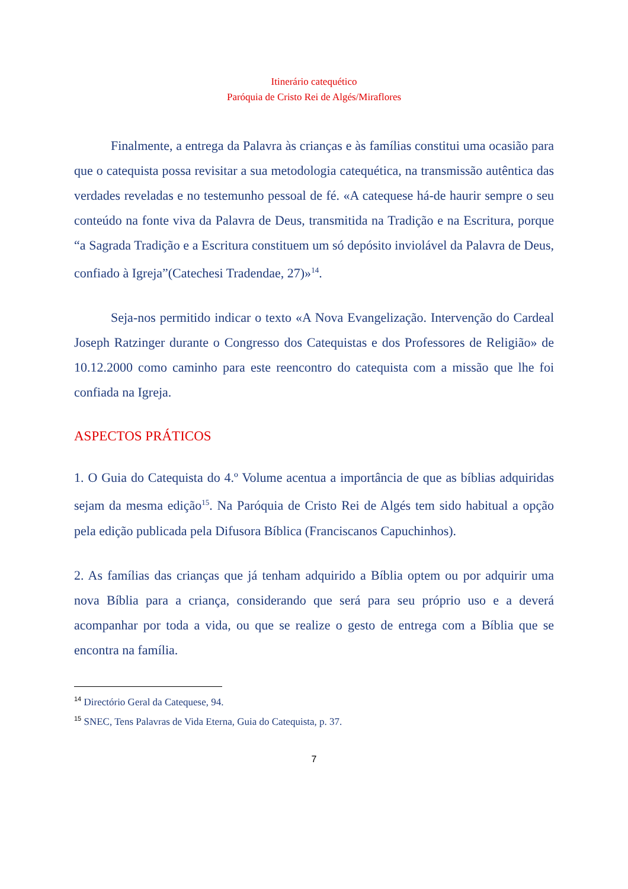Itinerário catequético
Paróquia de Cristo Rei de Algés/Miraflores
Finalmente, a entrega da Palavra às crianças e às famílias constitui uma ocasião para que o catequista possa revisitar a sua metodologia catequética, na transmissão autêntica das verdades reveladas e no testemunho pessoal de fé. «A catequese há-de haurir sempre o seu conteúdo na fonte viva da Palavra de Deus, transmitida na Tradição e na Escritura, porque “a Sagrada Tradição e a Escritura constituem um só depósito inviolável da Palavra de Deus, confiado à Igreja”(Catechesi Tradendae, 27)»<sup>14</sup>.
Seja-nos permitido indicar o texto «A Nova Evangelização. Intervenção do Cardeal Joseph Ratzinger durante o Congresso dos Catequistas e dos Professores de Religião» de 10.12.2000 como caminho para este reencontro do catequista com a missão que lhe foi confiada na Igreja.
ASPECTOS PRÁTICOS
1. O Guia do Catequista do 4.º Volume acentua a importância de que as bíblias adquiridas sejam da mesma edição<sup>15</sup>. Na Paróquia de Cristo Rei de Algés tem sido habitual a opção pela edição publicada pela Difusora Bíblica (Franciscanos Capuchinhos).
2. As famílias das crianças que já tenham adquirido a Bíblia optem ou por adquirir uma nova Bíblia para a criança, considerando que será para seu próprio uso e a deverá acompanhar por toda a vida, ou que se realize o gesto de entrega com a Bíblia que se encontra na família.
<sup>14</sup> Directório Geral da Catequese, 94.
<sup>15</sup> SNEC, Tens Palavras de Vida Eterna, Guia do Catequista, p. 37.
7